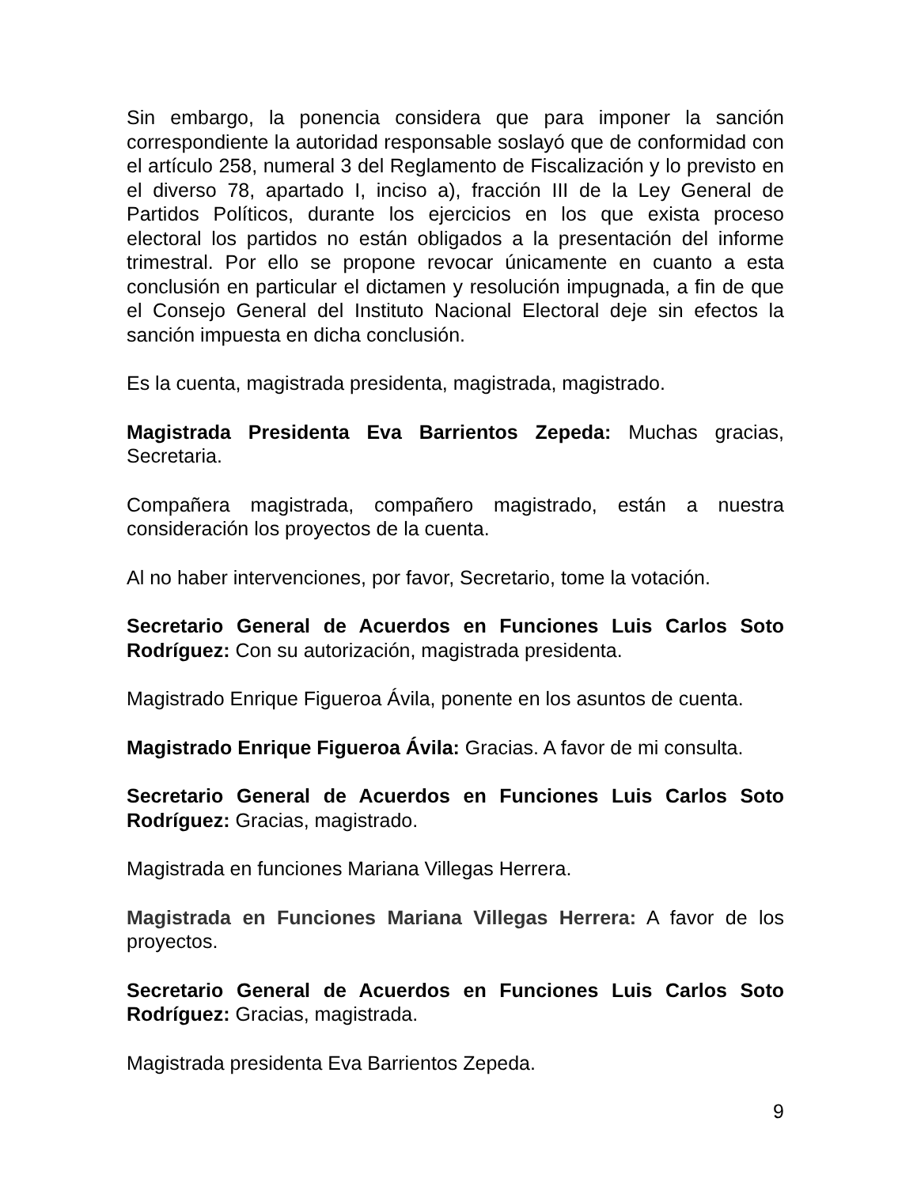Sin embargo, la ponencia considera que para imponer la sanción correspondiente la autoridad responsable soslayó que de conformidad con el artículo 258, numeral 3 del Reglamento de Fiscalización y lo previsto en el diverso 78, apartado I, inciso a), fracción III de la Ley General de Partidos Políticos, durante los ejercicios en los que exista proceso electoral los partidos no están obligados a la presentación del informe trimestral. Por ello se propone revocar únicamente en cuanto a esta conclusión en particular el dictamen y resolución impugnada, a fin de que el Consejo General del Instituto Nacional Electoral deje sin efectos la sanción impuesta en dicha conclusión.
Es la cuenta, magistrada presidenta, magistrada, magistrado.
Magistrada Presidenta Eva Barrientos Zepeda: Muchas gracias, Secretaria.
Compañera magistrada, compañero magistrado, están a nuestra consideración los proyectos de la cuenta.
Al no haber intervenciones, por favor, Secretario, tome la votación.
Secretario General de Acuerdos en Funciones Luis Carlos Soto Rodríguez: Con su autorización, magistrada presidenta.
Magistrado Enrique Figueroa Ávila, ponente en los asuntos de cuenta.
Magistrado Enrique Figueroa Ávila: Gracias. A favor de mi consulta.
Secretario General de Acuerdos en Funciones Luis Carlos Soto Rodríguez: Gracias, magistrado.
Magistrada en funciones Mariana Villegas Herrera.
Magistrada en Funciones Mariana Villegas Herrera: A favor de los proyectos.
Secretario General de Acuerdos en Funciones Luis Carlos Soto Rodríguez: Gracias, magistrada.
Magistrada presidenta Eva Barrientos Zepeda.
9